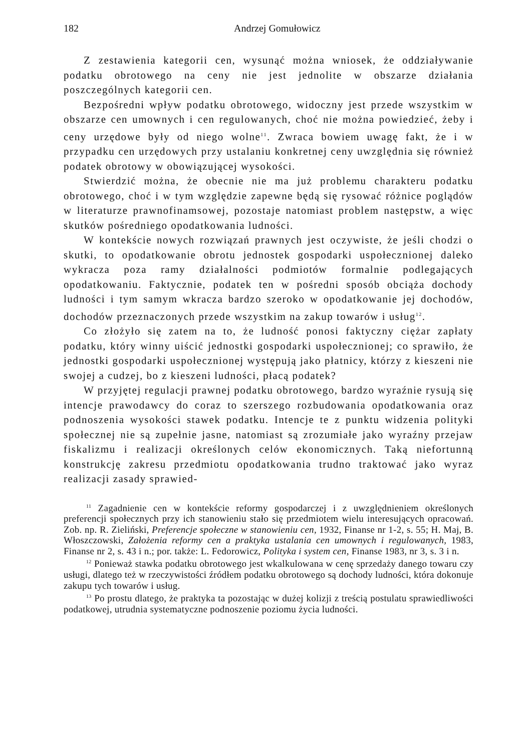182 Andrzej Gomułowicz
Z zestawienia kategorii cen, wysunąć można wniosek, że oddziaływanie podatku obrotowego na ceny nie jest jednolite w obszarze działania poszczególnych kategorii cen.
Bezpośredni wpływ podatku obrotowego, widoczny jest przede wszystkim w obszarze cen umownych i cen regulowanych, choć nie można powiedzieć, żeby i ceny urzędowe były od niego wolne<sup>11</sup>. Zwraca bowiem uwagę fakt, że i w przypadku cen urzędowych przy ustalaniu konkretnej ceny uwzględnia się również podatek obrotowy w obowiązującej wysokości.
Stwierdzić można, że obecnie nie ma już problemu charakteru podatku obrotowego, choć i w tym względzie zapewne będą się rysować różnice poglądów w literaturze prawnofinamsowej, pozostaje natomiast problem następstw, a więc skutków pośredniego opodatkowania ludności.
W kontekście nowych rozwiązań prawnych jest oczywiste, że jeśli chodzi o skutki, to opodatkowanie obrotu jednostek gospodarki uspołecznionej daleko wykracza poza ramy działalności podmiotów formalnie podlegających opodatkowaniu. Faktycznie, podatek ten w pośredni sposób obciąża dochody ludności i tym samym wkracza bardzo szeroko w opodatkowanie jej dochodów, dochodów przeznaczonych przede wszystkim na zakup towarów i usług<sup>12</sup>.
Co złożyło się zatem na to, że ludność ponosi faktyczny ciężar zapłaty podatku, który winny uiścić jednostki gospodarki uspołecznionej; co sprawiło, że jednostki gospodarki uspołecznionej występują jako płatnicy, którzy z kieszeni nie swojej a cudzej, bo z kieszeni ludności, płacą podatek?
W przyjętej regulacji prawnej podatku obrotowego, bardzo wyraźnie rysują się intencje prawodawcy do coraz to szerszego rozbudowania opodatkowania oraz podnoszenia wysokości stawek podatku. Intencje te z punktu widzenia polityki społecznej nie są zupełnie jasne, natomiast są zrozumiałe jako wyraźny przejaw fiskalizmu i realizacji określonych celów ekonomicznych. Taką niefortunną konstrukcję zakresu przedmiotu opodatkowania trudno traktować jako wyraz realizacji zasady sprawied-
<sup>11</sup> Zagadnienie cen w kontekście reformy gospodarczej i z uwzględnieniem określonych preferencji społecznych przy ich stanowieniu stało się przedmiotem wielu interesujących opracowań. Zob. np. R. Zieliński, Preferencje społeczne w stanowieniu cen, 1932, Finanse nr 1-2, s. 55; H. Maj, B. Włoszczowski, Założenia reformy cen a praktyka ustalania cen umownych i regulowanych, 1983, Finanse nr 2, s. 43 i n.; por. także: L. Fedorowicz, Polityka i system cen, Finanse 1983, nr 3, s. 3 i n.
<sup>12</sup> Ponieważ stawka podatku obrotowego jest wkalkulowana w cenę sprzedaży danego towaru czy usługi, dlatego też w rzeczywistości źródłem podatku obrotowego są dochody ludności, która dokonuje zakupu tych towarów i usług.
<sup>13</sup> Po prostu dlatego, że praktyka ta pozostając w dużej kolizji z treścią postulatu sprawiedliwości podatkowej, utrudnia systematyczne podnoszenie poziomu życia ludności.